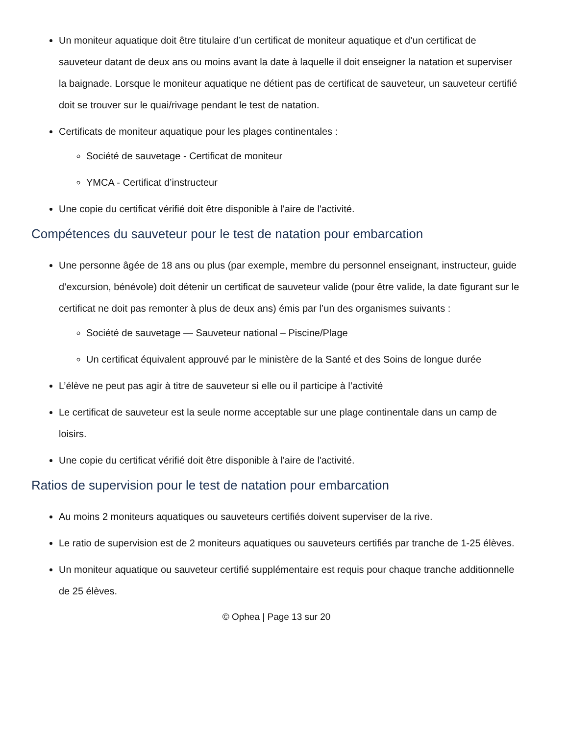Un moniteur aquatique doit être titulaire d’un certificat de moniteur aquatique et d’un certificat de sauveteur datant de deux ans ou moins avant la date à laquelle il doit enseigner la natation et superviser la baignade. Lorsque le moniteur aquatique ne détient pas de certificat de sauveteur, un sauveteur certifié doit se trouver sur le quai/rivage pendant le test de natation.
Certificats de moniteur aquatique pour les plages continentales :
Société de sauvetage - Certificat de moniteur
YMCA - Certificat d’instructeur
Une copie du certificat vérifié doit être disponible à l'aire de l'activité.
Compétences du sauveteur pour le test de natation pour embarcation
Une personne âgée de 18 ans ou plus (par exemple, membre du personnel enseignant, instructeur, guide d’excursion, bénévole) doit détenir un certificat de sauveteur valide (pour être valide, la date figurant sur le certificat ne doit pas remonter à plus de deux ans) émis par l’un des organismes suivants :
Société de sauvetage — Sauveteur national – Piscine/Plage
Un certificat équivalent approuvé par le ministère de la Santé et des Soins de longue durée
L’élève ne peut pas agir à titre de sauveteur si elle ou il participe à l’activité
Le certificat de sauveteur est la seule norme acceptable sur une plage continentale dans un camp de loisirs.
Une copie du certificat vérifié doit être disponible à l'aire de l'activité.
Ratios de supervision pour le test de natation pour embarcation
Au moins 2 moniteurs aquatiques ou sauveteurs certifiés doivent superviser de la rive.
Le ratio de supervision est de 2 moniteurs aquatiques ou sauveteurs certifiés par tranche de 1-25 élèves.
Un moniteur aquatique ou sauveteur certifié supplémentaire est requis pour chaque tranche additionnelle de 25 élèves.
© Ophea | Page 13 sur 20